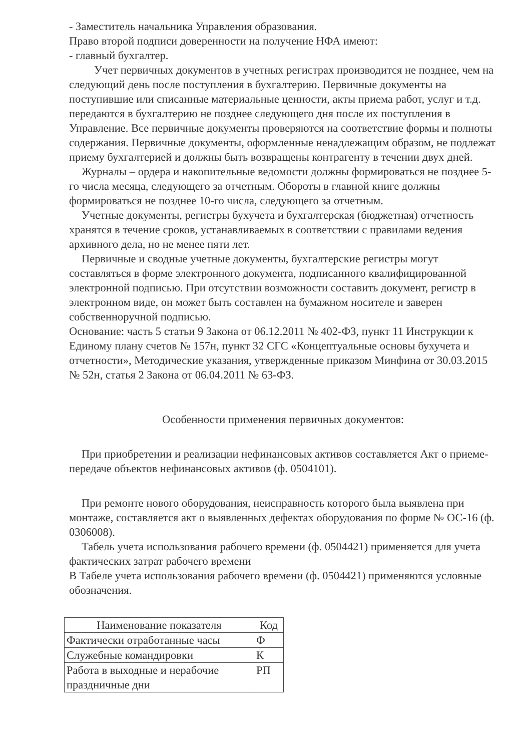- Заместитель начальника Управления образования.
Право второй подписи доверенности на получение НФА имеют:
- главный бухгалтер.
Учет первичных документов в учетных регистрах производится не позднее, чем на следующий день после поступления в бухгалтерию. Первичные документы на поступившие или списанные материальные ценности, акты приема работ, услуг и т.д. передаются в бухгалтерию не позднее следующего дня после их поступления в Управление. Все первичные документы проверяются на соответствие формы и полноты содержания. Первичные документы, оформленные ненадлежащим образом, не подлежат приему бухгалтерией и должны быть возвращены контрагенту в течении двух дней.
Журналы – ордера и накопительные ведомости должны формироваться не позднее 5-го числа месяца, следующего за отчетным. Обороты в главной книге должны формироваться не позднее 10-го числа, следующего за отчетным.
Учетные документы, регистры бухучета и бухгалтерская (бюджетная) отчетность хранятся в течение сроков, устанавливаемых в соответствии с правилами ведения архивного дела, но не менее пяти лет.
Первичные и сводные учетные документы, бухгалтерские регистры могут составляться в форме электронного документа, подписанного квалифицированной электронной подписью. При отсутствии возможности составить документ, регистр в электронном виде, он может быть составлен на бумажном носителе и заверен собственноручной подписью.
Основание: часть 5 статьи 9 Закона от 06.12.2011 № 402-ФЗ, пункт 11 Инструкции к Единому плану счетов № 157н, пункт 32 СГС «Концептуальные основы бухучета и отчетности», Методические указания, утвержденные приказом Минфина от 30.03.2015 № 52н, статья 2 Закона от 06.04.2011 № 63-ФЗ.
Особенности применения первичных документов:
При приобретении и реализации нефинансовых активов составляется Акт о приеме-передаче объектов нефинансовых активов (ф. 0504101).
При ремонте нового оборудования, неисправность которого была выявлена при монтаже, составляется акт о выявленных дефектах оборудования по форме № ОС-16 (ф. 0306008).
Табель учета использования рабочего времени (ф. 0504421) применяется для учета фактических затрат рабочего времени
В Табеле учета использования рабочего времени (ф. 0504421) применяются условные обозначения.
| Наименование показателя | Код |
| --- | --- |
| Фактически отработанные часы | Ф |
| Служебные командировки | К |
| Работа в выходные и нерабочие праздничные дни | РП |